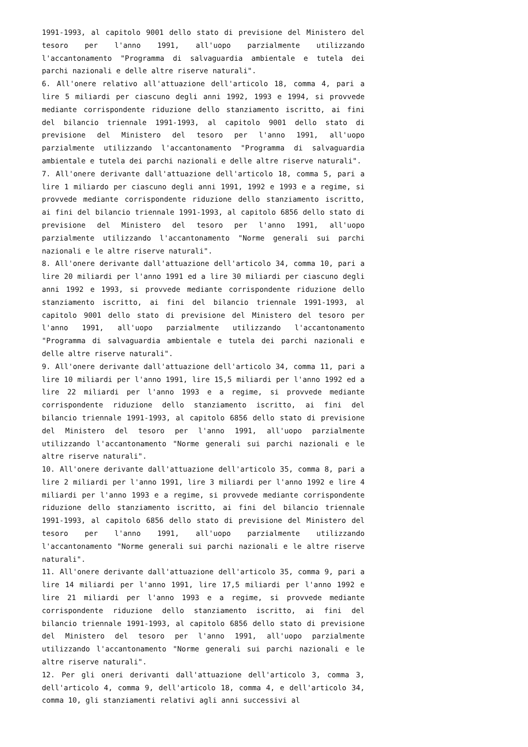1991-1993, al capitolo 9001 dello stato di previsione del Ministero del tesoro per l'anno 1991, all'uopo parzialmente utilizzando l'accantonamento "Programma di salvaguardia ambientale e tutela dei parchi nazionali e delle altre riserve naturali".
6. All'onere relativo all'attuazione dell'articolo 18, comma 4, pari a lire 5 miliardi per ciascuno degli anni 1992, 1993 e 1994, si provvede mediante corrispondente riduzione dello stanziamento iscritto, ai fini del bilancio triennale 1991-1993, al capitolo 9001 dello stato di previsione del Ministero del tesoro per l'anno 1991, all'uopo parzialmente utilizzando l'accantonamento "Programma di salvaguardia ambientale e tutela dei parchi nazionali e delle altre riserve naturali".
7. All'onere derivante dall'attuazione dell'articolo 18, comma 5, pari a lire 1 miliardo per ciascuno degli anni 1991, 1992 e 1993 e a regime, si provvede mediante corrispondente riduzione dello stanziamento iscritto, ai fini del bilancio triennale 1991-1993, al capitolo 6856 dello stato di previsione del Ministero del tesoro per l'anno 1991, all'uopo parzialmente utilizzando l'accantonamento "Norme generali sui parchi nazionali e le altre riserve naturali".
8. All'onere derivante dall'attuazione dell'articolo 34, comma 10, pari a lire 20 miliardi per l'anno 1991 ed a lire 30 miliardi per ciascuno degli anni 1992 e 1993, si provvede mediante corrispondente riduzione dello stanziamento iscritto, ai fini del bilancio triennale 1991-1993, al capitolo 9001 dello stato di previsione del Ministero del tesoro per l'anno 1991, all'uopo parzialmente utilizzando l'accantonamento "Programma di salvaguardia ambientale e tutela dei parchi nazionali e delle altre riserve naturali".
9. All'onere derivante dall'attuazione dell'articolo 34, comma 11, pari a lire 10 miliardi per l'anno 1991, lire 15,5 miliardi per l'anno 1992 ed a lire 22 miliardi per l'anno 1993 e a regime, si provvede mediante corrispondente riduzione dello stanziamento iscritto, ai fini del bilancio triennale 1991-1993, al capitolo 6856 dello stato di previsione del Ministero del tesoro per l'anno 1991, all'uopo parzialmente utilizzando l'accantonamento "Norme generali sui parchi nazionali e le altre riserve naturali".
10. All'onere derivante dall'attuazione dell'articolo 35, comma 8, pari a lire 2 miliardi per l'anno 1991, lire 3 miliardi per l'anno 1992 e lire 4 miliardi per l'anno 1993 e a regime, si provvede mediante corrispondente riduzione dello stanziamento iscritto, ai fini del bilancio triennale 1991-1993, al capitolo 6856 dello stato di previsione del Ministero del tesoro per l'anno 1991, all'uopo parzialmente utilizzando l'accantonamento "Norme generali sui parchi nazionali e le altre riserve naturali".
11. All'onere derivante dall'attuazione dell'articolo 35, comma 9, pari a lire 14 miliardi per l'anno 1991, lire 17,5 miliardi per l'anno 1992 e lire 21 miliardi per l'anno 1993 e a regime, si provvede mediante corrispondente riduzione dello stanziamento iscritto, ai fini del bilancio triennale 1991-1993, al capitolo 6856 dello stato di previsione del Ministero del tesoro per l'anno 1991, all'uopo parzialmente utilizzando l'accantonamento "Norme generali sui parchi nazionali e le altre riserve naturali".
12. Per gli oneri derivanti dall'attuazione dell'articolo 3, comma 3, dell'articolo 4, comma 9, dell'articolo 18, comma 4, e dell'articolo 34, comma 10, gli stanziamenti relativi agli anni successivi al